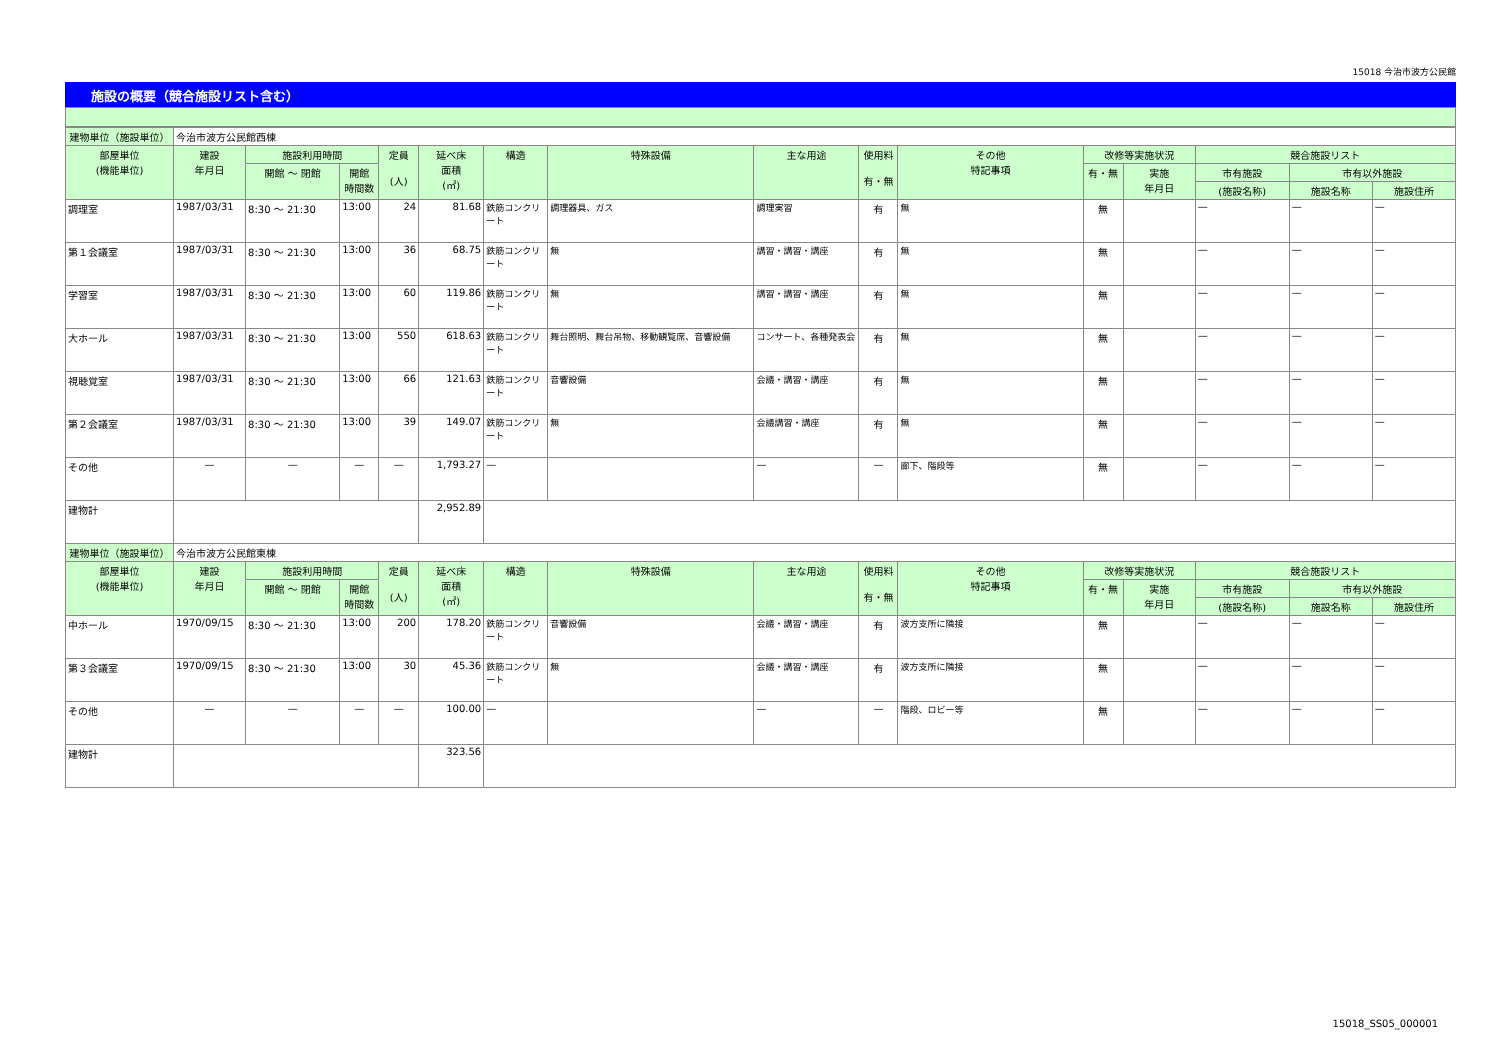15018 今治市波方公民館
施設の概要（競合施設リスト含む）
| 建物単位（施設単位） | 今治市波方公民館西棟 | | | | | | | | | | | | | | |
| 部屋単位 (機能単位) | 建設 年月日 | 施設利用時間 | | 定員 (人) | 延べ床 面積 (㎡) | 構造 | 特殊設備 | 主な用途 | 使用料 有・無 | その他 特記事項 | 改修等実施状況 | | 競合施設リスト | | |
| | | 開館 ～ 閉館 | 開館 時間数 | | | | | | | | 有・無 | 実施 年月日 | 市有施設 | 市有以外施設 | |
| | | | | | | | | | | | | | (施設名称) | 施設名称 | 施設住所 |
| 調理室 | 1987/03/31 | 8:30 ～ 21:30 | 13:00 | 24 | 81.68 | 鉄筋コンクリート | 調理器具、ガス | 調理実習 | 有 | 無 | 無 | | — | — | — |
| 第１会議室 | 1987/03/31 | 8:30 ～ 21:30 | 13:00 | 36 | 68.75 | 鉄筋コンクリート | 無 | 講習・講習・講座 | 有 | 無 | 無 | | — | — | — |
| 学習室 | 1987/03/31 | 8:30 ～ 21:30 | 13:00 | 60 | 119.86 | 鉄筋コンクリート | 無 | 講習・講習・講座 | 有 | 無 | 無 | | — | — | — |
| 大ホール | 1987/03/31 | 8:30 ～ 21:30 | 13:00 | 550 | 618.63 | 鉄筋コンクリート | 舞台照明、舞台吊物、移動観覧席、音響設備 | コンサート、各種発表会 | 有 | 無 | 無 | | — | — | — |
| 視聴覚室 | 1987/03/31 | 8:30 ～ 21:30 | 13:00 | 66 | 121.63 | 鉄筋コンクリート | 音響設備 | 会議・講習・講座 | 有 | 無 | 無 | | — | — | — |
| 第２会議室 | 1987/03/31 | 8:30 ～ 21:30 | 13:00 | 39 | 149.07 | 鉄筋コンクリート | 無 | 会議講習・講座 | 有 | 無 | 無 | | — | — | — |
| その他 | — | — | — | — | 1,793.27 | — | | — | — | 廊下、階段等 | 無 | | — | — | — |
| 建物計 | | | | | 2,952.89 | | | | | | | | | | |
| 建物単位（施設単位） | 今治市波方公民館東棟 | | | | | | | | | | | | | | |
| 部屋単位 (機能単位) | 建設 年月日 | 施設利用時間 | | 定員 (人) | 延べ床 面積 (㎡) | 構造 | 特殊設備 | 主な用途 | 使用料 有・無 | その他 特記事項 | 改修等実施状況 | | 競合施設リスト | | |
| | | 開館 ～ 閉館 | 開館 時間数 | | | | | | | | 有・無 | 実施 年月日 | 市有施設 | 市有以外施設 | |
| | | | | | | | | | | | | | (施設名称) | 施設名称 | 施設住所 |
| 中ホール | 1970/09/15 | 8:30 ～ 21:30 | 13:00 | 200 | 178.20 | 鉄筋コンクリート | 音響設備 | 会議・講習・講座 | 有 | 波方支所に隣接 | 無 | | — | — | — |
| 第３会議室 | 1970/09/15 | 8:30 ～ 21:30 | 13:00 | 30 | 45.36 | 鉄筋コンクリート | 無 | 会議・講習・講座 | 有 | 波方支所に隣接 | 無 | | — | — | — |
| その他 | — | — | — | — | 100.00 | — | | — | — | 階段、ロビー等 | 無 | | — | — | — |
| 建物計 | | | | | 323.56 | | | | | | | | | | |
15018_SS05_000001